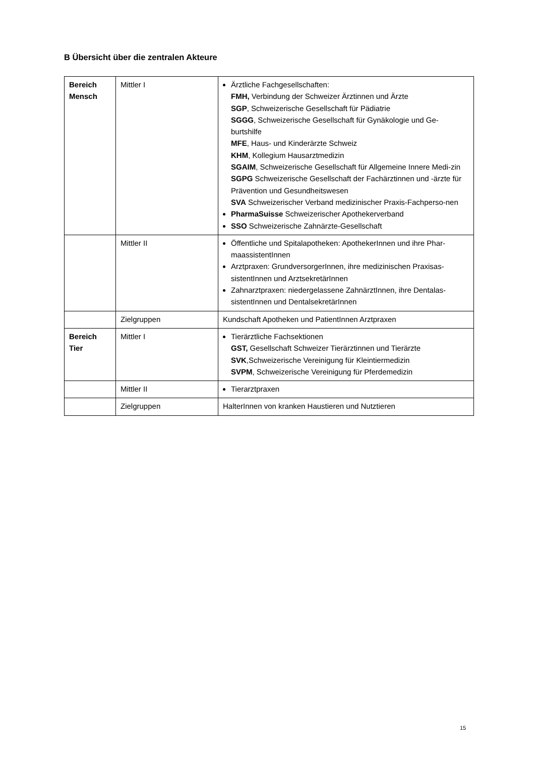B Übersicht über die zentralen Akteure
| Bereich Mensch | Mittler I | Ärztliche Fachgesellschaften: FMH, Verbindung der Schweizer Ärztinnen und Ärzte SGP , Schweizerische Gesellschaft für Pädiatrie SGGG , Schweizerische Gesellschaft für Gynäkologie und Ge-burtshilfe MFE , Haus- und Kinderärzte Schweiz KHM , Kollegium Hausarztmedizin SGAIM , Schweizerische Gesellschaft für Allgemeine Innere Medi-zin SGPG Schweizerische Gesellschaft der Fachärztinnen und -ärzte für Prävention und Gesundheitswesen SVA Schweizerischer Verband medizinischer Praxis-Fachperso-nen PharmaSuisse Schweizerischer Apothekerverband SSO Schweizerische Zahnärzte-Gesellschaft |
| | Mittler II | Öffentliche und Spitalapotheken: ApothekerInnen und ihre Phar-maassistentInnen Arztpraxen: GrundversorgerInnen, ihre medizinischen Praxisas-sistentInnen und ArztsekretärInnen Zahnarztpraxen: niedergelassene ZahnärztInnen, ihre Dentalas-sistentInnen und DentalsekretärInnen |
| | Zielgruppen | Kundschaft Apotheken und PatientInnen Arztpraxen |
| Bereich Tier | Mittler I | Tierärztliche Fachsektionen GST, Gesellschaft Schweizer Tierärztinnen und Tierärzte SVK ,Schweizerische Vereinigung für Kleintiermedizin SVPM , Schweizerische Vereinigung für Pferdemedizin |
| | Mittler II | Tierarztpraxen |
| | Zielgruppen | HalterInnen von kranken Haustieren und Nutztieren |
15